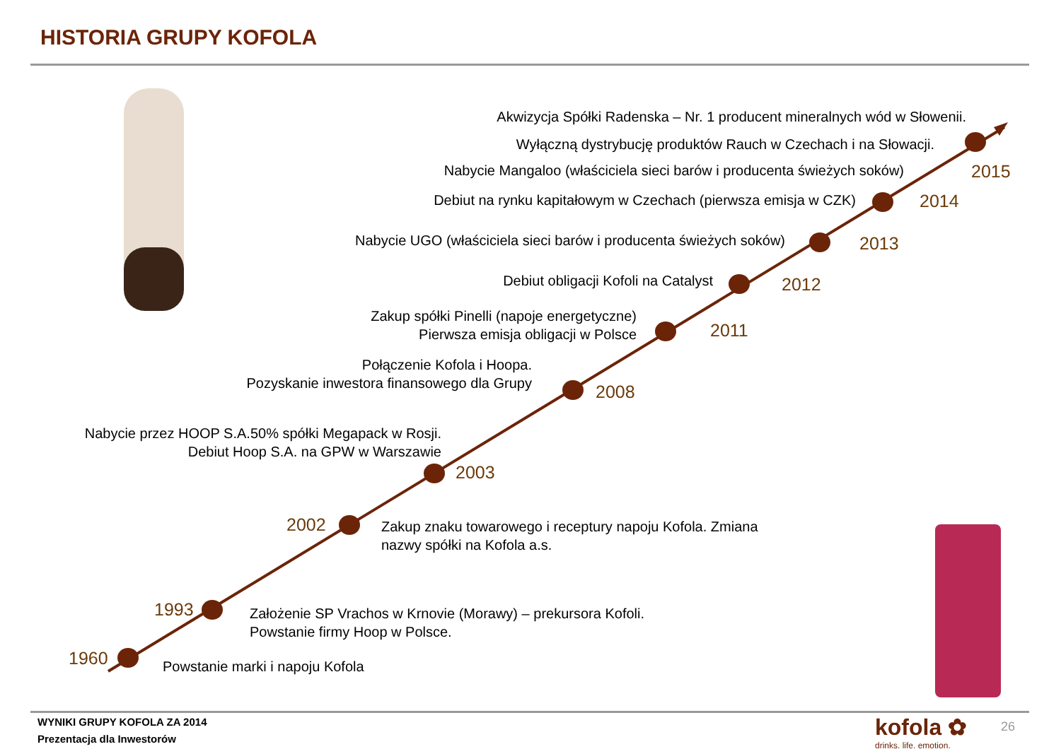HISTORIA GRUPY KOFOLA
Akwizycja Spółki Radenska – Nr. 1 producent mineralnych wód w Słowenii.
Wyłączną dystrybucję produktów Rauch w Czechach i na Słowacji.
Nabycie Mangaloo (właściciela sieci barów i producenta świeżych soków)
Debiut na rynku kapitałowym w Czechach (pierwsza emisja w CZK)
Nabycie UGO (właściciela sieci barów i producenta świeżych soków)
Debiut obligacji Kofoli na Catalyst
Zakup spółki Pinelli (napoje energetyczne)
Pierwsza emisja obligacji w Polsce
Połączenie Kofola i Hoopa.
Pozyskanie inwestora finansowego dla Grupy
Nabycie przez HOOP S.A.50% spółki Megapack w Rosji.
Debiut Hoop S.A. na GPW w Warszawie
Zakup znaku towarowego i receptury napoju Kofola. Zmiana
nazwy spółki na Kofola a.s.
Założenie SP Vrachos w Krnovie (Morawy) – prekursora Kofoli.
Powstanie firmy Hoop w Polsce.
Powstanie marki i napoju Kofola
2015
2014
2013
2012
2011
2008
2003
2002
1993
1960
WYNIKI GRUPY KOFOLA ZA 2014
Prezentacja dla Inwestorów
kofola ✿
drinks. life. emotion.
26